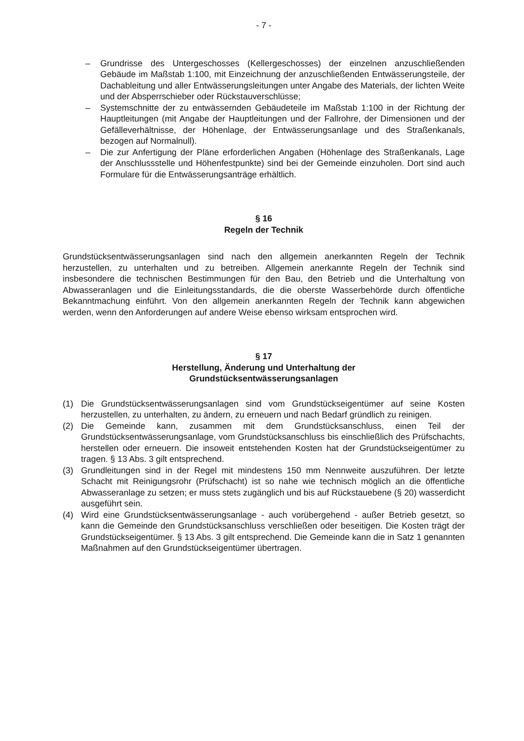- 7 -
– Grundrisse des Untergeschosses (Kellergeschosses) der einzelnen anzuschließenden Gebäude im Maßstab 1:100, mit Einzeichnung der anzuschließenden Entwässerungsteile, der Dachableitung und aller Entwässerungsleitungen unter Angabe des Materials, der lichten Weite und der Absperrschieber oder Rückstauverschlüsse;
– Systemschnitte der zu entwässernden Gebäudeteile im Maßstab 1:100 in der Richtung der Hauptleitungen (mit Angabe der Hauptleitungen und der Fallrohre, der Dimensionen und der Gefälleverhältnisse, der Höhenlage, der Entwässerungsanlage und des Straßenkanals, bezogen auf Normalnull).
– Die zur Anfertigung der Pläne erforderlichen Angaben (Höhenlage des Straßenkanals, Lage der Anschlussstelle und Höhenfestpunkte) sind bei der Gemeinde einzuholen. Dort sind auch Formulare für die Entwässerungsanträge erhältlich.
§ 16
Regeln der Technik
Grundstücksentwässerungsanlagen sind nach den allgemein anerkannten Regeln der Technik herzustellen, zu unterhalten und zu betreiben. Allgemein anerkannte Regeln der Technik sind insbesondere die technischen Bestimmungen für den Bau, den Betrieb und die Unterhaltung von Abwasseranlagen und die Einleitungsstandards, die die oberste Wasserbehörde durch öffentliche Bekanntmachung einführt. Von den allgemein anerkannten Regeln der Technik kann abgewichen werden, wenn den Anforderungen auf andere Weise ebenso wirksam entsprochen wird.
§ 17
Herstellung, Änderung und Unterhaltung der
Grundstücksentwässerungsanlagen
(1) Die Grundstücksentwässerungsanlagen sind vom Grundstückseigentümer auf seine Kosten herzustellen, zu unterhalten, zu ändern, zu erneuern und nach Bedarf gründlich zu reinigen.
(2) Die Gemeinde kann, zusammen mit dem Grundstücksanschluss, einen Teil der Grundstücksentwässerungsanlage, vom Grundstücksanschluss bis einschließlich des Prüfschachts, herstellen oder erneuern. Die insoweit entstehenden Kosten hat der Grundstückseigentümer zu tragen. § 13 Abs. 3 gilt entsprechend.
(3) Grundleitungen sind in der Regel mit mindestens 150 mm Nennweite auszuführen. Der letzte Schacht mit Reinigungsrohr (Prüfschacht) ist so nahe wie technisch möglich an die öffentliche Abwasseranlage zu setzen; er muss stets zugänglich und bis auf Rückstauebene (§ 20) wasserdicht ausgeführt sein.
(4) Wird eine Grundstücksentwässerungsanlage - auch vorübergehend - außer Betrieb gesetzt, so kann die Gemeinde den Grundstücksanschluss verschließen oder beseitigen. Die Kosten trägt der Grundstückseigentümer. § 13 Abs. 3 gilt entsprechend. Die Gemeinde kann die in Satz 1 genannten Maßnahmen auf den Grundstückseigentümer übertragen.